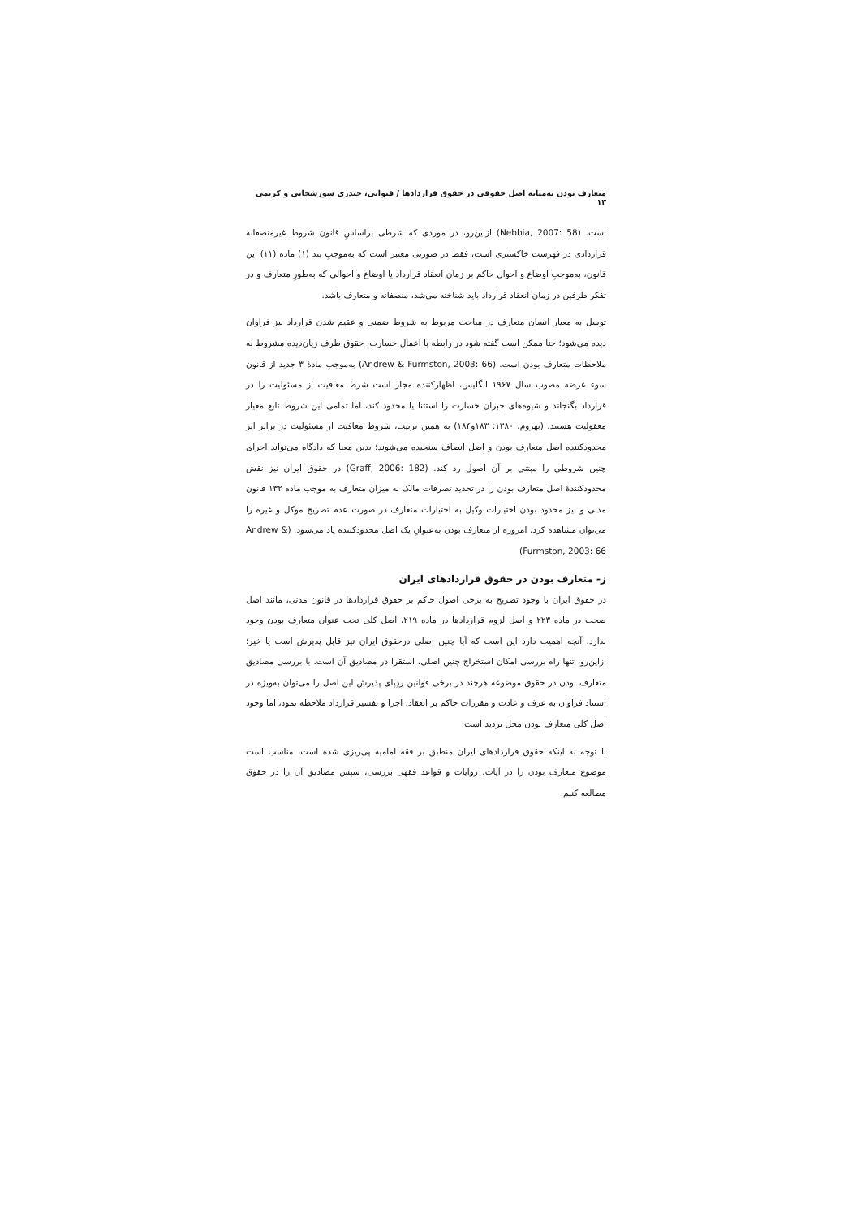متعارف بودن به‌مثابه اصل حقوقی در حقوق قراردادها / قنواتی، حیدری سورشجانی و کریمی ۱۳
است. (Nebbia, 2007: 58) ازاین‌رو، در موردی که شرطی براساسِ قانون شروط غیرمنصفانه قراردادی در فهرست خاکستری است، فقط در صورتی معتبر است که به‌موجبِ بند (۱) ماده (۱۱) این قانون، به‌موجبِ اوضاع و احوال حاکم بر زمان انعقاد قرارداد یا اوضاع و احوالی که به‌طورِ متعارف و در تفکر طرفین در زمان انعقاد قرارداد باید شناخته می‌شد، منصفانه و متعارف باشد.
توسل به معیار انسان متعارف در مباحث مربوط به شروط ضمنی و عقیم شدن قرارداد نیز فراوان دیده می‌شود؛ حتا ممکن است گفته شود در رابطه با اعمال خسارت، حقوق طرف زیان‌دیده مشروط به ملاحظات متعارف بودن است. (Andrew & Furmston, 2003: 66) به‌موجبِ مادهٔ ۳ جدید از قانون سوء عرضه مصوب سال ۱۹۶۷ انگلیس، اظهارکننده مجاز است شرط معافیت از مسئولیت را در قرارداد بگنجاند و شیوه‌های جبران خسارت را استثنا یا محدود کند، اما تمامی این شروط تابع معیار معقولیت هستند. (بهروم، ۱۳۸۰: ۱۸۳و۱۸۴) به همین ترتیب، شروط معافیت از مسئولیت در برابر اثر محدودکننده اصل متعارف بودن و اصل انصاف سنجیده می‌شوند؛ بدین معنا که دادگاه می‌تواند اجرای چنین شروطی را مبتنی بر آن اصول رد کند. (Graff, 2006: 182) در حقوق ایران نیز نقش محدودکنندهٔ اصل متعارف بودن را در تحدید تصرفات مالک به میزان متعارف به موجب ماده ۱۳۲ قانون مدنی و نیز محدود بودن اختیارات وکیل به اختیارات متعارف در صورت عدم تصریح موکل و غیره را می‌توان مشاهده کرد. امروزه از متعارف بودن به‌عنوانِ یک اصل محدودکننده یاد می‌شود. (Andrew & Furmston, 2003: 66)
ز- متعارف بودن در حقوق قراردادهای ایران
در حقوق ایران با وجود تصریح به برخی اصول حاکم بر حقوق قراردادها در قانون مدنی، مانند اصل صحت در ماده ۲۲۳ و اصل لزوم قراردادها در ماده ۲۱۹، اصل کلی تحت عنوان متعارف بودن وجود ندارد. آنچه اهمیت دارد این است که آیا چنین اصلی درحقوق ایران نیز قابل پذیرش است یا خیر؛ ازاین‌رو، تنها راه بررسی امکان استخراج چنین اصلی، استقرا در مصادیق آن است. با بررسی مصادیق متعارف بودن در حقوق موضوعه هرچند در برخی قوانین ردِپای پذیرش این اصل را می‌توان به‌ویژه در استناد فراوان به عرف و عادت و مقررات حاکم بر انعقاد، اجرا و تفسیر قرارداد ملاحظه نمود، اما وجود اصل کلی متعارف بودن محل تردید است.
با توجه به اینکه حقوق قراردادهای ایران منطبق بر فقه امامیه پی‌ریزی شده است، مناسب است موضوع متعارف بودن را در آیات، روایات و قواعد فقهی بررسی، سپس مصادیق آن را در حقوق مطالعه کنیم.